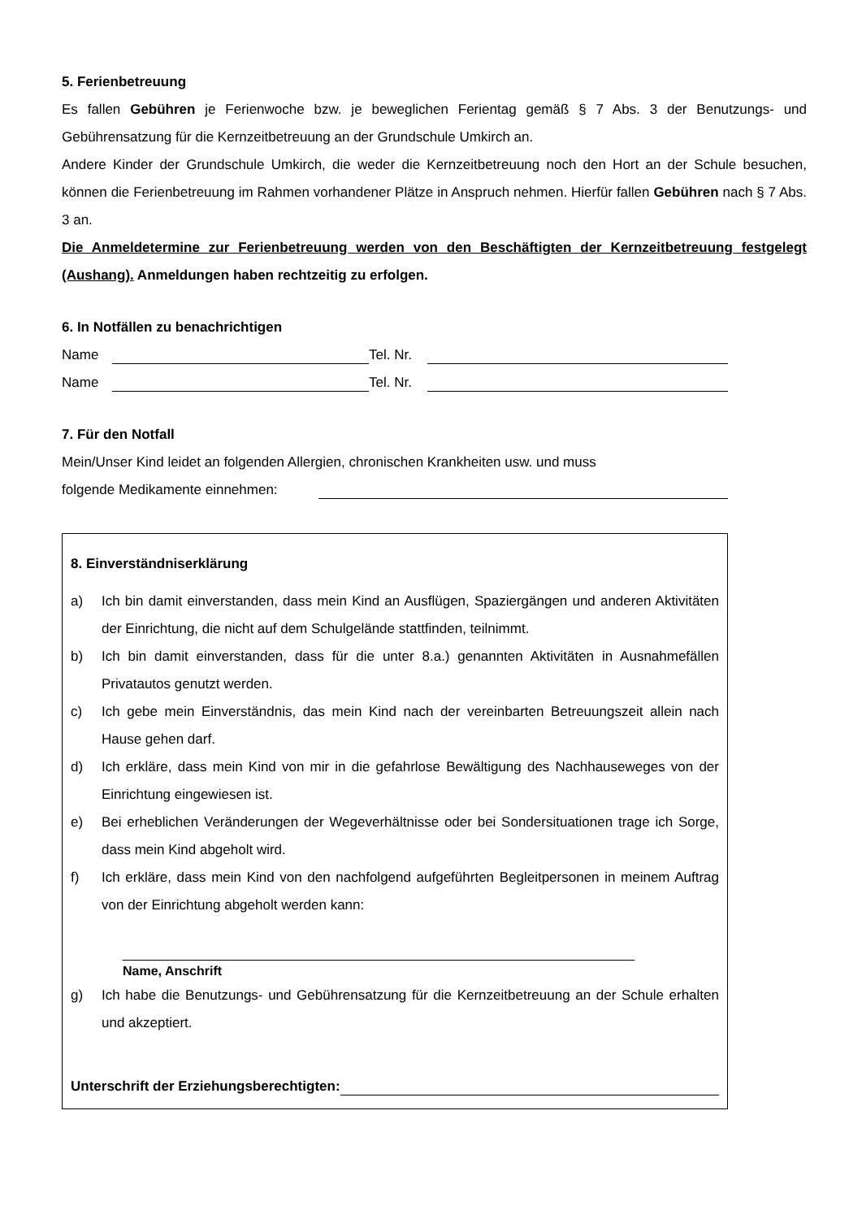5. Ferienbetreuung
Es fallen Gebühren je Ferienwoche bzw. je beweglichen Ferientag gemäß § 7 Abs. 3 der Benutzungs- und Gebührensatzung für die Kernzeitbetreuung an der Grundschule Umkirch an.
Andere Kinder der Grundschule Umkirch, die weder die Kernzeitbetreuung noch den Hort an der Schule besuchen, können die Ferienbetreuung im Rahmen vorhandener Plätze in Anspruch nehmen. Hierfür fallen Gebühren nach § 7 Abs. 3 an.
Die Anmeldetermine zur Ferienbetreuung werden von den Beschäftigten der Kernzeitbetreuung festgelegt (Aushang). Anmeldungen haben rechtzeitig zu erfolgen.
6. In Notfällen zu benachrichtigen
Name Tel. Nr.
Name Tel. Nr.
7. Für den Notfall
Mein/Unser Kind leidet an folgenden Allergien, chronischen Krankheiten usw. und muss
folgende Medikamente einnehmen:
8. Einverständniserklärung
a) Ich bin damit einverstanden, dass mein Kind an Ausflügen, Spaziergängen und anderen Aktivitäten der Einrichtung, die nicht auf dem Schulgelände stattfinden, teilnimmt.
b) Ich bin damit einverstanden, dass für die unter 8.a.) genannten Aktivitäten in Ausnahmefällen Privatautos genutzt werden.
c) Ich gebe mein Einverständnis, das mein Kind nach der vereinbarten Betreuungszeit allein nach Hause gehen darf.
d) Ich erkläre, dass mein Kind von mir in die gefahrlose Bewältigung des Nachhauseweges von der Einrichtung eingewiesen ist.
e) Bei erheblichen Veränderungen der Wegeverhältnisse oder bei Sondersituationen trage ich Sorge, dass mein Kind abgeholt wird.
f) Ich erkläre, dass mein Kind von den nachfolgend aufgeführten Begleitpersonen in meinem Auftrag von der Einrichtung abgeholt werden kann:
Name, Anschrift
g) Ich habe die Benutzungs- und Gebührensatzung für die Kernzeitbetreuung an der Schule erhalten und akzeptiert.
Unterschrift der Erziehungsberechtigten: